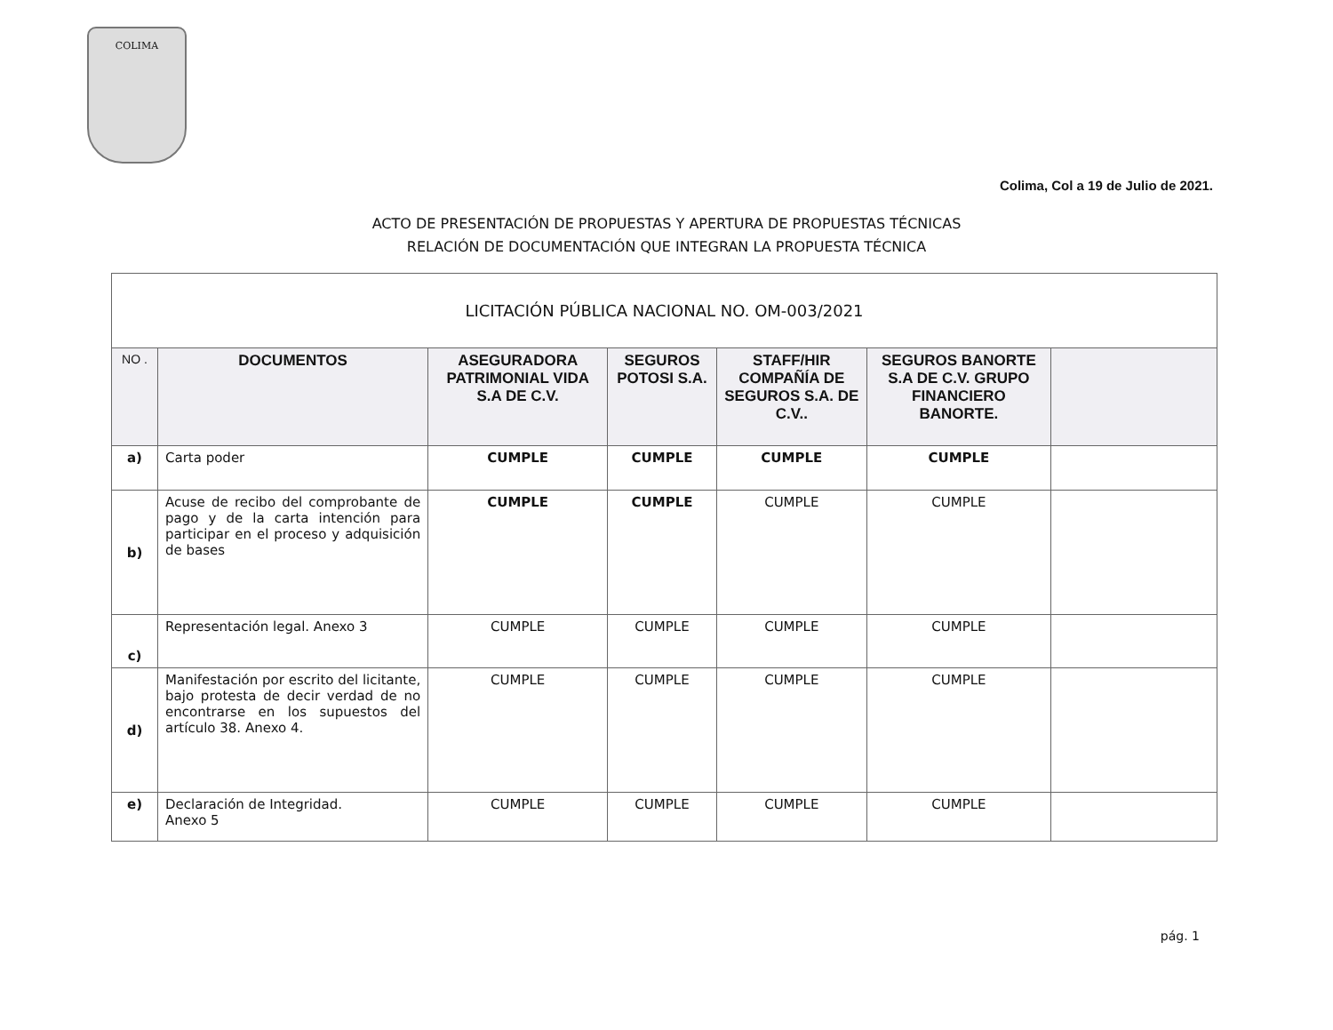COLIMA
Colima, Col a 19 de Julio de 2021.
ACTO DE PRESENTACIÓN DE PROPUESTAS Y APERTURA DE PROPUESTAS TÉCNICAS
RELACIÓN DE DOCUMENTACIÓN QUE INTEGRAN LA PROPUESTA TÉCNICA
| LICITACIÓN PÚBLICA NACIONAL NO. OM-003/2021 | | | | | | |
| NO . | DOCUMENTOS | ASEGURADORA PATRIMONIAL VIDA S.A DE C.V. | SEGUROS POTOSI S.A. | STAFF/HIR COMPAÑÍA DE SEGUROS S.A. DE C.V.. | SEGUROS BANORTE S.A DE C.V. GRUPO FINANCIERO BANORTE. | |
| a) | Carta poder | CUMPLE | CUMPLE | CUMPLE | CUMPLE | |
| b) | Acuse de recibo del comprobante de pago y de la carta intención para participar en el proceso y adquisición de bases | CUMPLE | CUMPLE | CUMPLE | CUMPLE | |
| c) | Representación legal. Anexo 3 | CUMPLE | CUMPLE | CUMPLE | CUMPLE | |
| d) | Manifestación por escrito del licitante, bajo protesta de decir verdad de no encontrarse en los supuestos del artículo 38. Anexo 4. | CUMPLE | CUMPLE | CUMPLE | CUMPLE | |
| e) | Declaración de Integridad. Anexo 5 | CUMPLE | CUMPLE | CUMPLE | CUMPLE | |
pág. 1